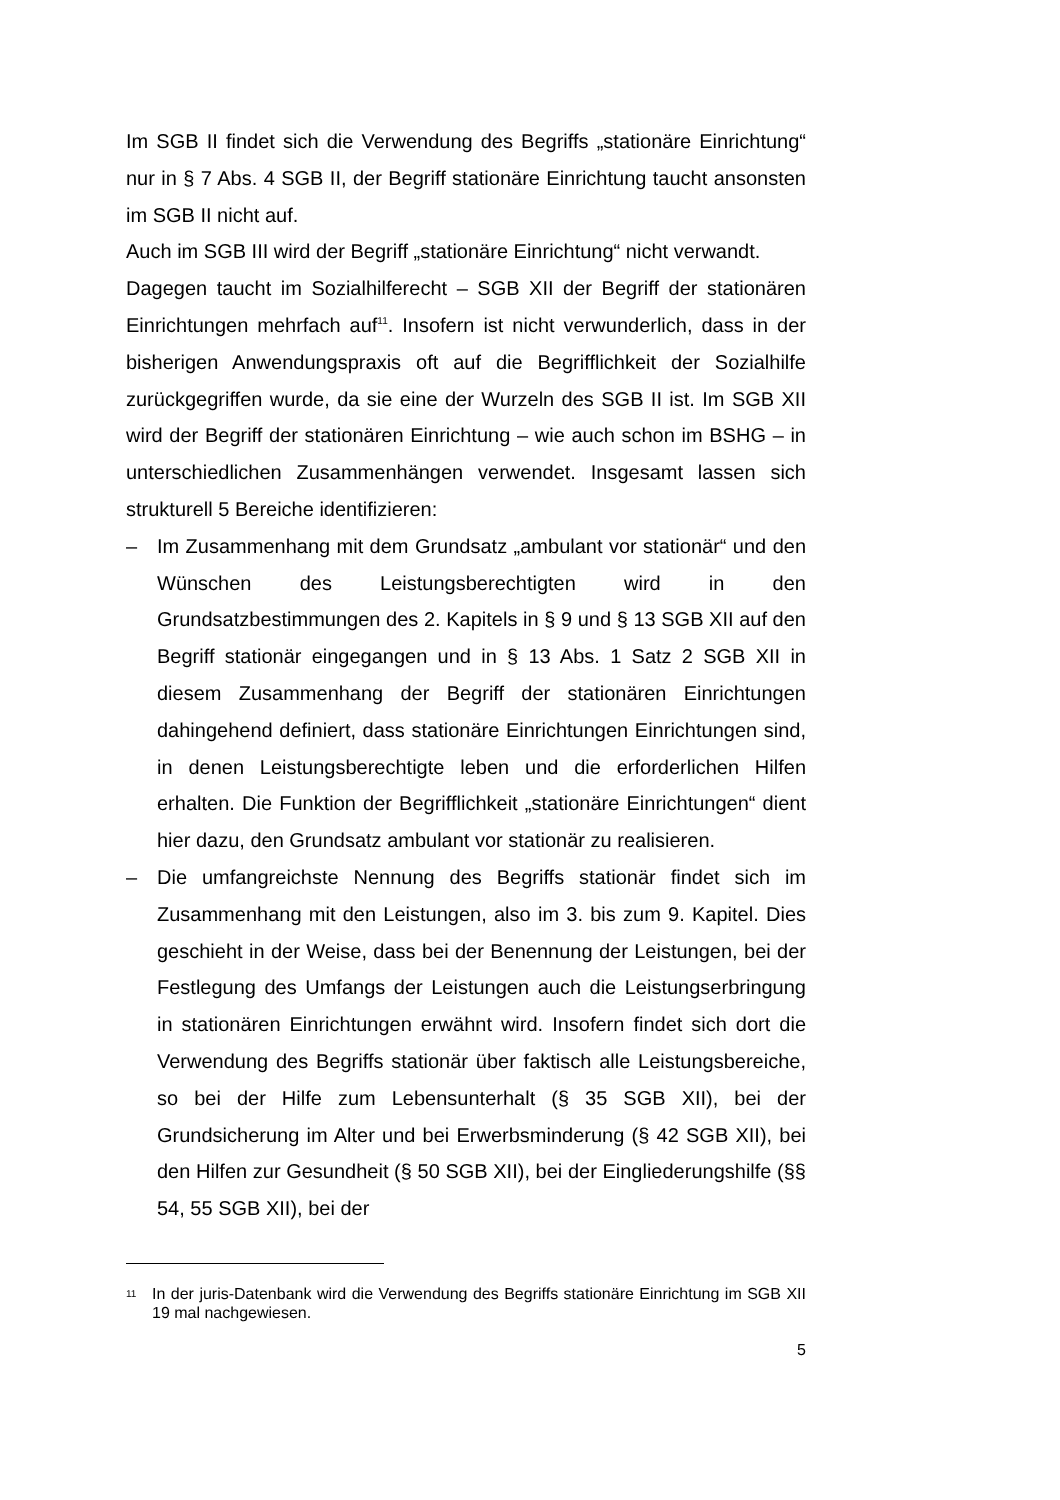Im SGB II findet sich die Verwendung des Begriffs „stationäre Einrichtung“ nur in § 7 Abs. 4 SGB II, der Begriff stationäre Einrichtung taucht ansonsten im SGB II nicht auf.
Auch im SGB III wird der Begriff „stationäre Einrichtung“ nicht verwandt.
Dagegen taucht im Sozialhilferecht – SGB XII der Begriff der stationären Einrichtungen mehrfach auf<sup>11</sup>. Insofern ist nicht verwunderlich, dass in der bisherigen Anwendungspraxis oft auf die Begrifflichkeit der Sozialhilfe zurückgegriffen wurde, da sie eine der Wurzeln des SGB II ist. Im SGB XII wird der Begriff der stationären Einrichtung – wie auch schon im BSHG – in unterschiedlichen Zusammenhängen verwendet. Insgesamt lassen sich strukturell 5 Bereiche identifizieren:
– Im Zusammenhang mit dem Grundsatz „ambulant vor stationär“ und den Wünschen des Leistungsberechtigten wird in den Grundsatzbestimmungen des 2. Kapitels in § 9 und § 13 SGB XII auf den Begriff stationär eingegangen und in § 13 Abs. 1 Satz 2 SGB XII in diesem Zusammenhang der Begriff der stationären Einrichtungen dahingehend definiert, dass stationäre Einrichtungen Einrichtungen sind, in denen Leistungsberechtigte leben und die erforderlichen Hilfen erhalten. Die Funktion der Begrifflichkeit „stationäre Einrichtungen“ dient hier dazu, den Grundsatz ambulant vor stationär zu realisieren.
– Die umfangreichste Nennung des Begriffs stationär findet sich im Zusammenhang mit den Leistungen, also im 3. bis zum 9. Kapitel. Dies geschieht in der Weise, dass bei der Benennung der Leistungen, bei der Festlegung des Umfangs der Leistungen auch die Leistungserbringung in stationären Einrichtungen erwähnt wird. Insofern findet sich dort die Verwendung des Begriffs stationär über faktisch alle Leistungsbereiche, so bei der Hilfe zum Lebensunterhalt (§ 35 SGB XII), bei der Grundsicherung im Alter und bei Erwerbsminderung (§ 42 SGB XII), bei den Hilfen zur Gesundheit (§ 50 SGB XII), bei der Eingliederungshilfe (§§ 54, 55 SGB XII), bei der
11 In der juris-Datenbank wird die Verwendung des Begriffs stationäre Einrichtung im SGB XII 19 mal nachgewiesen.
5